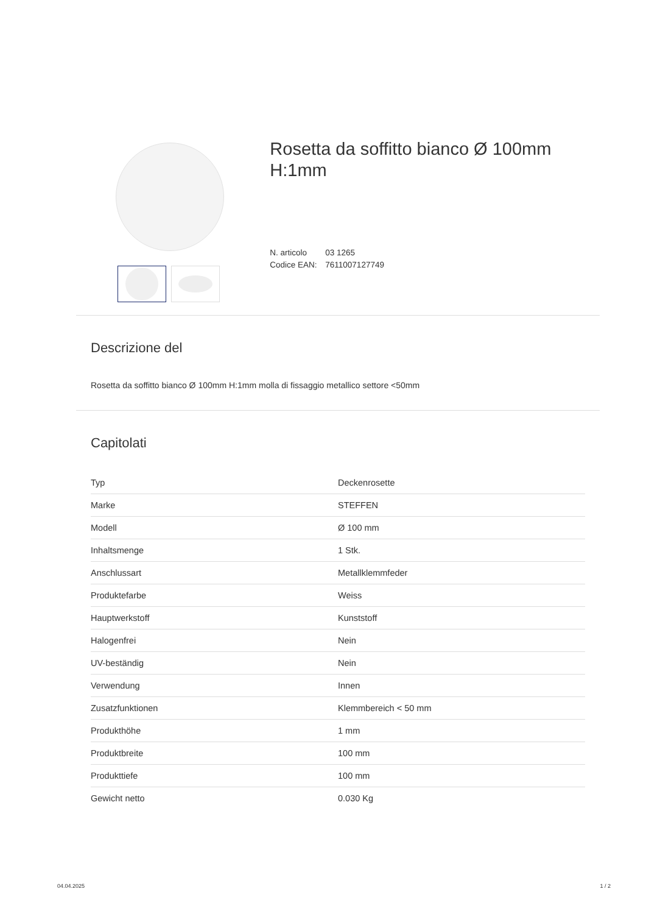Rosetta da soffitto bianco Ø 100mm H:1mm
N. articolo 03 1265
Codice EAN: 7611007127749
Descrizione del
Rosetta da soffitto bianco Ø 100mm H:1mm molla di fissaggio metallico settore <50mm
Capitolati
| Typ | Deckenrosette |
| Marke | STEFFEN |
| Modell | Ø 100 mm |
| Inhaltsmenge | 1 Stk. |
| Anschlussart | Metallklemmfeder |
| Produktefarbe | Weiss |
| Hauptwerkstoff | Kunststoff |
| Halogenfrei | Nein |
| UV-beständig | Nein |
| Verwendung | Innen |
| Zusatzfunktionen | Klemmbereich < 50 mm |
| Produkthöhe | 1 mm |
| Produktbreite | 100 mm |
| Produkttiefe | 100 mm |
| Gewicht netto | 0.030 Kg |
04.04.2025 1 / 2